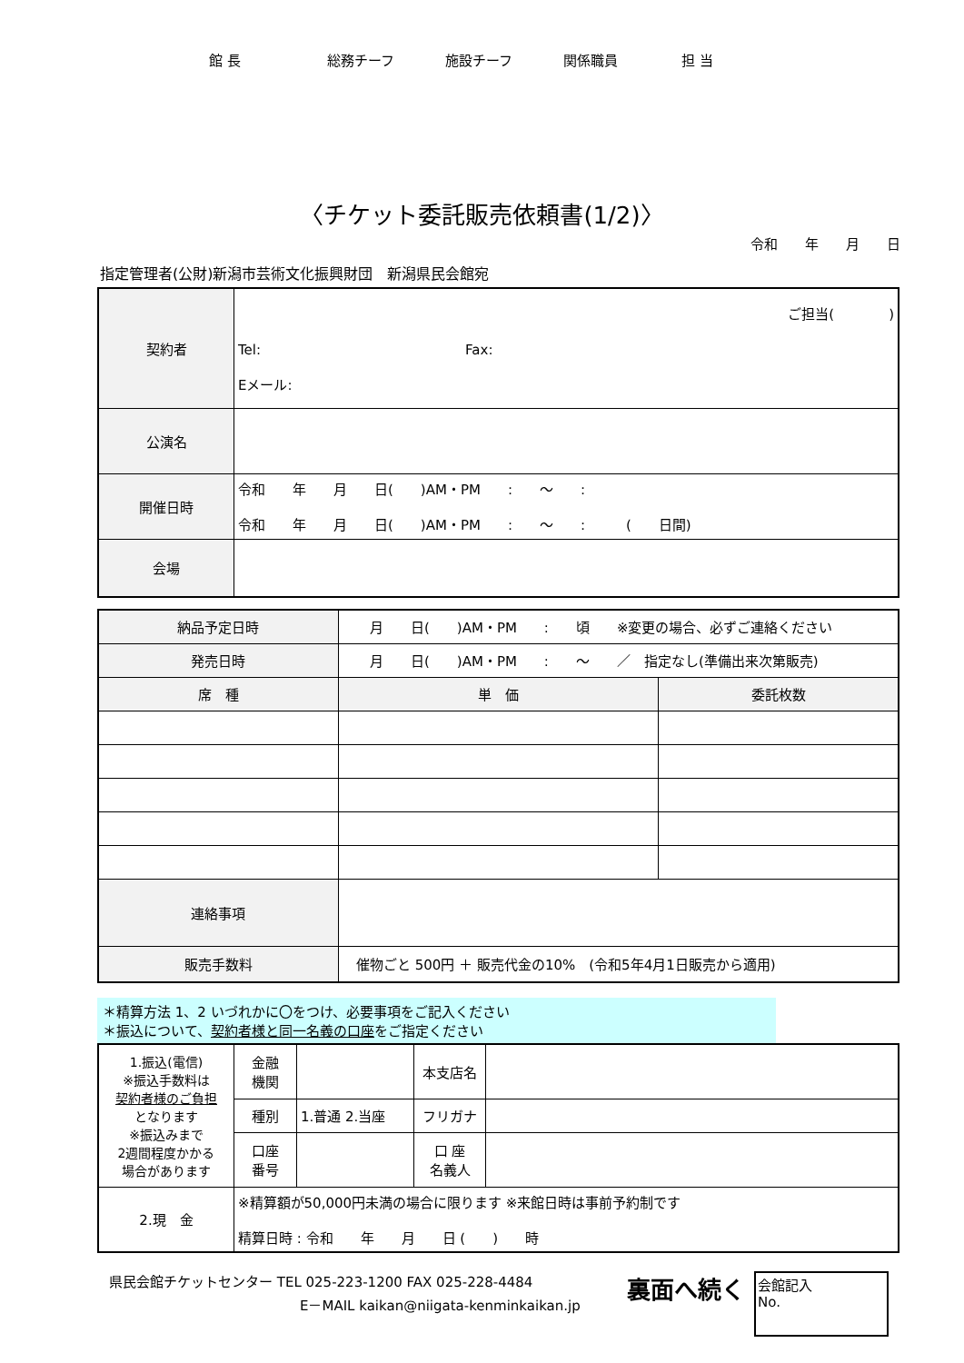館 長 総務チーフ 施設チーフ 関係職員 担 当
〈チケット委託販売依頼書(1/2)〉
令和　　年　　月　　日
指定管理者(公財)新潟市芸術文化振興財団　新潟県民会館宛
| 契約者 | ご担当( ) Tel: Fax: Eメール: |
| 公演名 | |
| 開催日時 | 令和 年 月 日( )AM・PM : ～ : 令和 年 月 日( )AM・PM : ～ : ( 日間) |
| 会場 | |
| 納品予定日時 | 月 日( )AM・PM : 頃 ※変更の場合、必ずご連絡ください | |
| 発売日時 | 月 日( )AM・PM : ～ ／ 指定なし(準備出来次第販売) | |
| 席 種 | 単 価 | 委託枚数 |
| 連絡事項 | | |
| 販売手数料 | 催物ごと 500円 ＋ 販売代金の10% (令和5年4月1日販売から適用) | |
＊精算方法 1、2 いづれかに〇をつけ、必要事項をご記入ください
＊振込について、契約者様と同一名義の口座をご指定ください
| 1.振込(電信) ※振込手数料は 契約者様のご負担 となります ※振込みまで 2週間程度かかる 場合があります | 金融 機関 | | 本支店名 | |
| | 種別 | 1.普通 2.当座 | フリガナ | |
| | 口座 番号 | | 口 座 名義人 | |
| 2.現 金 | ※精算額が50,000円未満の場合に限ります ※来館日時は事前予約制です 精算日時 : 令和 年 月 日 ( ) 時 | | | |
県民会館チケットセンター TEL 025-223-1200 FAX 025-228-4484
E－MAIL kaikan@niigata-kenminkaikan.jp
裏面へ続く
会館記入
No.